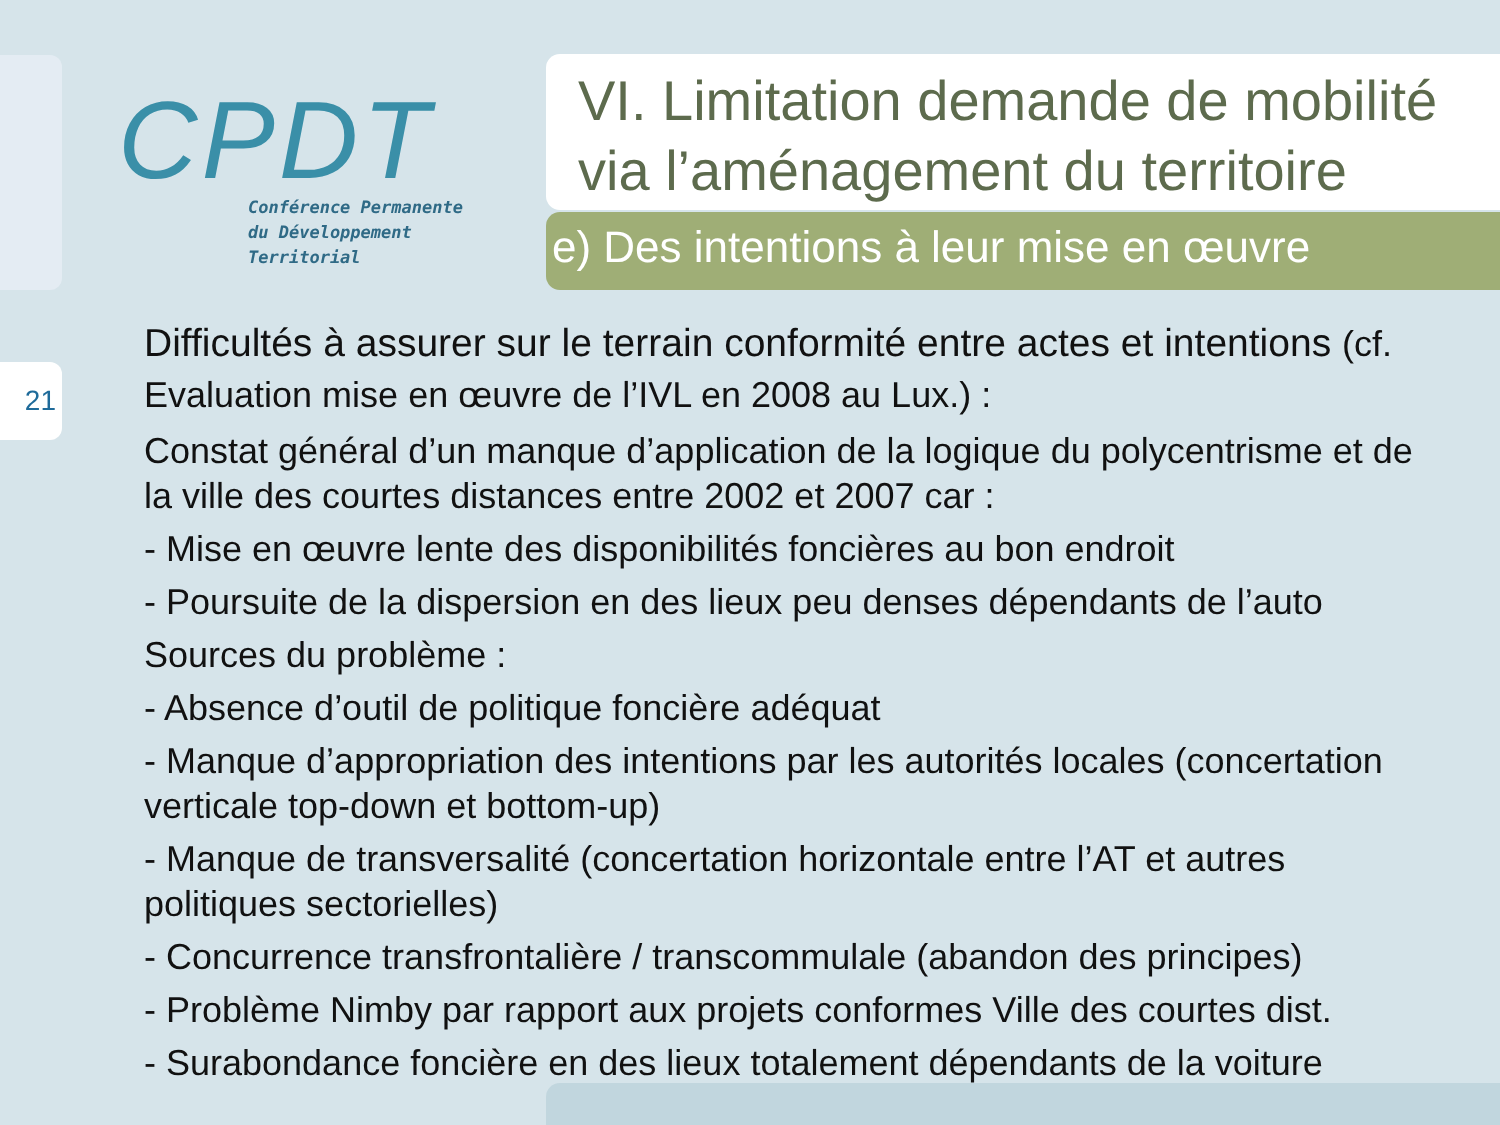21
CPDT
Conférence Permanente
du Développement
Territorial
VI. Limitation demande de mobilité via l’aménagement du territoire
e) Des intentions à leur mise en œuvre
Difficultés à assurer sur le terrain conformité entre actes et intentions (cf. Evaluation mise en œuvre de l’IVL en 2008 au Lux.) :
Constat général d’un manque d’application de la logique du polycentrisme et de la ville des courtes distances entre 2002 et 2007 car :
- Mise en œuvre lente des disponibilités foncières au bon endroit
- Poursuite de la dispersion en des lieux peu denses dépendants de l’auto
Sources du problème :
- Absence d’outil de politique foncière adéquat
- Manque d’appropriation des intentions par les autorités locales (concertation verticale top-down et bottom-up)
- Manque de transversalité (concertation horizontale entre l’AT et autres politiques sectorielles)
- Concurrence transfrontalière / transcommulale (abandon des principes)
- Problème Nimby par rapport aux projets conformes Ville des courtes dist.
- Surabondance foncière en des lieux totalement dépendants de la voiture